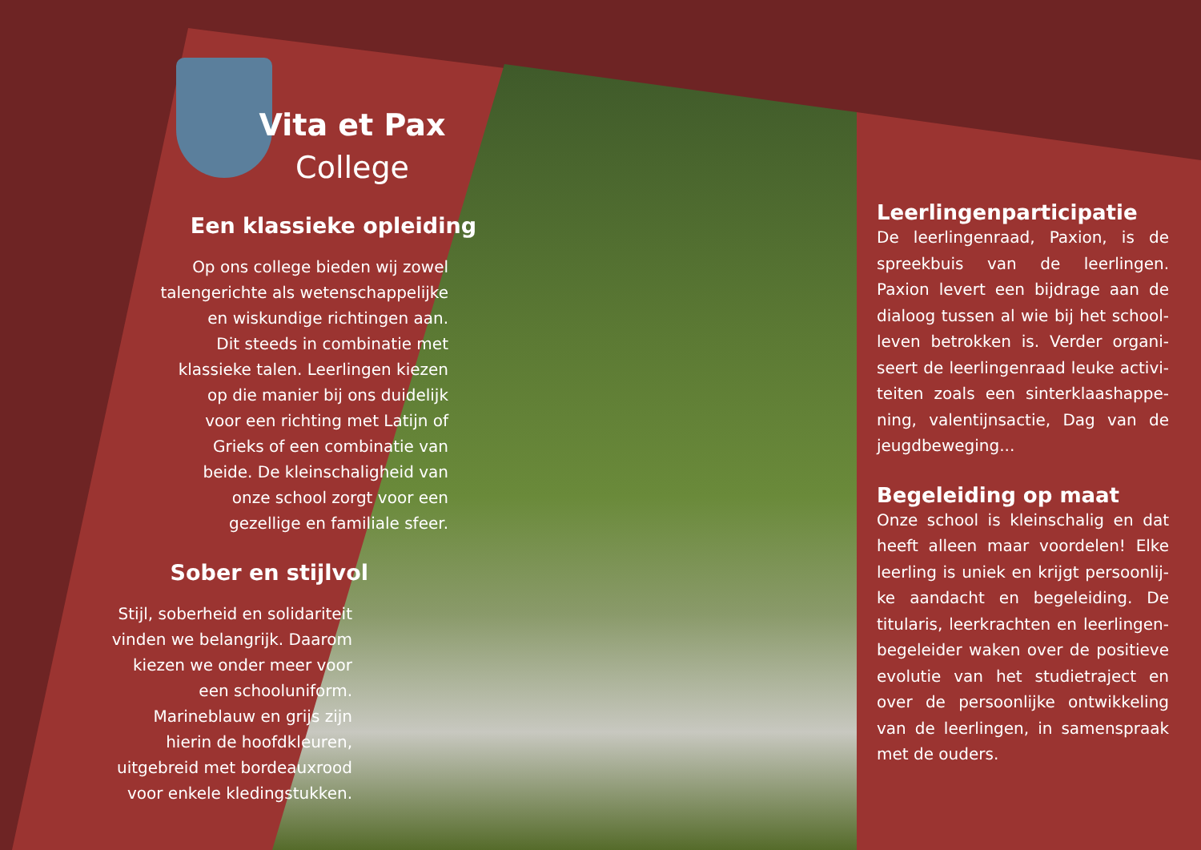Vita et Pax
College
Een klassieke opleiding
Op ons college bieden wij zowel
talengerichte als wetenschappelijke
en wiskundige richtingen aan.
Dit steeds in combinatie met
klassieke talen. Leerlingen kiezen
op die manier bij ons duidelijk
voor een richting met Latijn of
Grieks of een combinatie van
beide. De kleinschaligheid van
onze school zorgt voor een
gezellige en familiale sfeer.
Sober en stijlvol
Stijl, soberheid en solidariteit
vinden we belangrijk. Daarom
kiezen we onder meer voor
een schooluniform.
Marineblauw en grijs zijn
hierin de hoofdkleuren,
uitgebreid met bordeauxrood
voor enkele kledingstukken.
Leerlingenparticipatie
De leerlingenraad, Paxion, is de spreekbuis van de leerlingen. Paxion levert een bijdrage aan de dialoog tussen al wie bij het school­leven betrokken is. Verder organi­seert de leerlingenraad leuke activi­teiten zoals een sinterklaashappe­ning, valentijnsactie, Dag van de jeugdbeweging...
Begeleiding op maat
Onze school is kleinschalig en dat heeft alleen maar voordelen! Elke leerling is uniek en krijgt persoonlij­ke aandacht en begeleiding. De titularis, leerkrachten en leerlingen­begeleider waken over de positieve evolutie van het studietraject en over de persoonlijke ontwikkeling van de leerlingen, in samenspraak met de ouders.